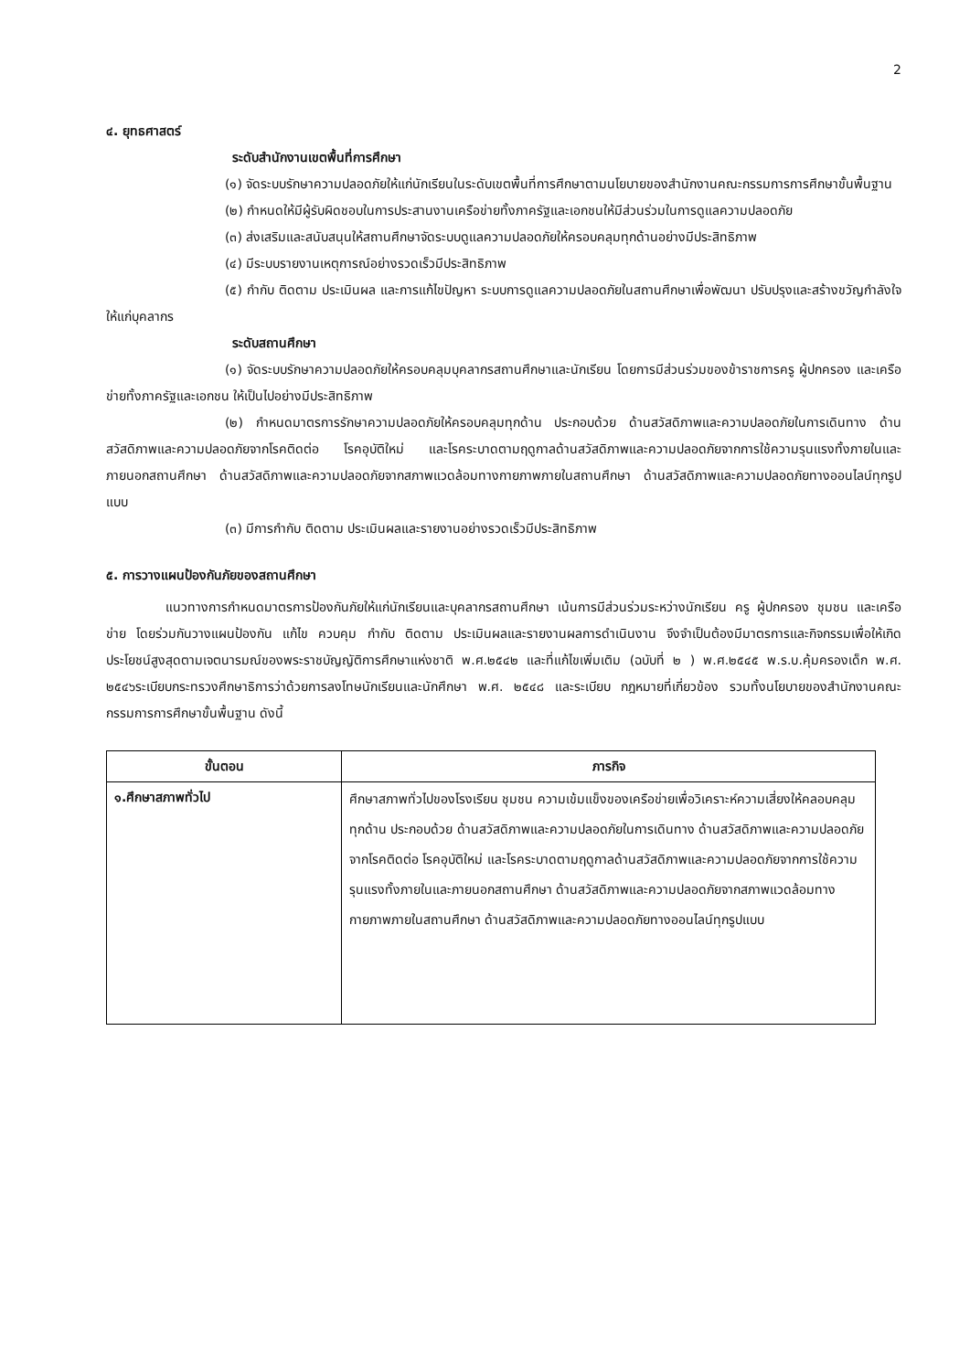2
๔. ยุทธศาสตร์
ระดับสำนักงานเขตพื้นที่การศึกษา
(๑) จัดระบบรักษาความปลอดภัยให้แก่นักเรียนในระดับเขตพื้นที่การศึกษาตามนโยบายของสำนักงานคณะกรรมการการศึกษาขั้นพื้นฐาน
(๒) กำหนดให้มีผู้รับผิดชอบในการประสานงานเครือข่ายทั้งภาครัฐและเอกชนให้มีส่วนร่วมในการดูแลความปลอดภัย
(๓) ส่งเสริมและสนับสนุนให้สถานศึกษาจัดระบบดูแลความปลอดภัยให้ครอบคลุมทุกด้านอย่างมีประสิทธิภาพ
(๔) มีระบบรายงานเหตุการณ์อย่างรวดเร็วมีประสิทธิภาพ
(๕) กำกับ ติดตาม ประเมินผล และการแก้ไขปัญหา ระบบการดูแลความปลอดภัยในสถานศึกษาเพื่อพัฒนา ปรับปรุงและสร้างขวัญกำลังใจให้แก่บุคลากร
ระดับสถานศึกษา
(๑) จัดระบบรักษาความปลอดภัยให้ครอบคลุมบุคลากรสถานศึกษาและนักเรียน โดยการมีส่วนร่วมของข้าราชการครู ผู้ปกครอง และเครือข่ายทั้งภาครัฐและเอกชน ให้เป็นไปอย่างมีประสิทธิภาพ
(๒) กำหนดมาตรการรักษาความปลอดภัยให้ครอบคลุมทุกด้าน ประกอบด้วย ด้านสวัสดิภาพและความปลอดภัยในการเดินทาง ด้านสวัสดิภาพและความปลอดภัยจากโรคติดต่อ โรคอุบัติใหม่ และโรคระบาดตามฤดูกาลด้านสวัสดิภาพและความปลอดภัยจากการใช้ความรุนแรงทั้งภายในและภายนอกสถานศึกษา ด้านสวัสดิภาพและความปลอดภัยจากสภาพแวดล้อมทางกายภาพภายในสถานศึกษา ด้านสวัสดิภาพและความปลอดภัยทางออนไลน์ทุกรูปแบบ
(๓) มีการกำกับ ติดตาม ประเมินผลและรายงานอย่างรวดเร็วมีประสิทธิภาพ
๕. การวางแผนป้องกันภัยของสถานศึกษา
แนวทางการกำหนดมาตรการป้องกันภัยให้แก่นักเรียนและบุคลากรสถานศึกษา เน้นการมีส่วนร่วมระหว่างนักเรียน ครู ผู้ปกครอง ชุมชน และเครือข่าย โดยร่วมกันวางแผนป้องกัน แก้ไข ควบคุม กำกับ ติดตาม ประเมินผลและรายงานผลการดำเนินงาน จึงจำเป็นต้องมีมาตรการและกิจกรรมเพื่อให้เกิดประโยชน์สูงสุดตามเจตนารมณ์ของพระราชบัญญัติการศึกษาแห่งชาติ พ.ศ.๒๕๔๒ และที่แก้ไขเพิ่มเติม (ฉบับที่ ๒ ) พ.ศ.๒๕๔๕ พ.ร.บ.คุ้มครองเด็ก พ.ศ. ๒๕๔๖ระเบียบกระทรวงศึกษาธิการว่าด้วยการลงโทษนักเรียนและนักศึกษา พ.ศ. ๒๕๔๘ และระเบียบ กฎหมายที่เกี่ยวข้อง รวมทั้งนโยบายของสำนักงานคณะกรรมการการศึกษาขั้นพื้นฐาน ดังนี้
| ขั้นตอน | ภารกิจ |
| --- | --- |
| ๑.ศึกษาสภาพทั่วไป | ศึกษาสภาพทั่วไปของโรงเรียน ชุมชน ความเข้มแข็งของเครือข่ายเพื่อวิเคราะห์ความเสี่ยงให้คลอบคลุมทุกด้าน ประกอบด้วย ด้านสวัสดิภาพและความปลอดภัยในการเดินทาง ด้านสวัสดิภาพและความปลอดภัยจากโรคติดต่อ โรคอุบัติใหม่ และโรคระบาดตามฤดูกาลด้านสวัสดิภาพและความปลอดภัยจากการใช้ความรุนแรงทั้งภายในและภายนอกสถานศึกษา ด้านสวัสดิภาพและความปลอดภัยจากสภาพแวดล้อมทางกายภาพภายในสถานศึกษา ด้านสวัสดิภาพและความปลอดภัยทางออนไลน์ทุกรูปแบบ |